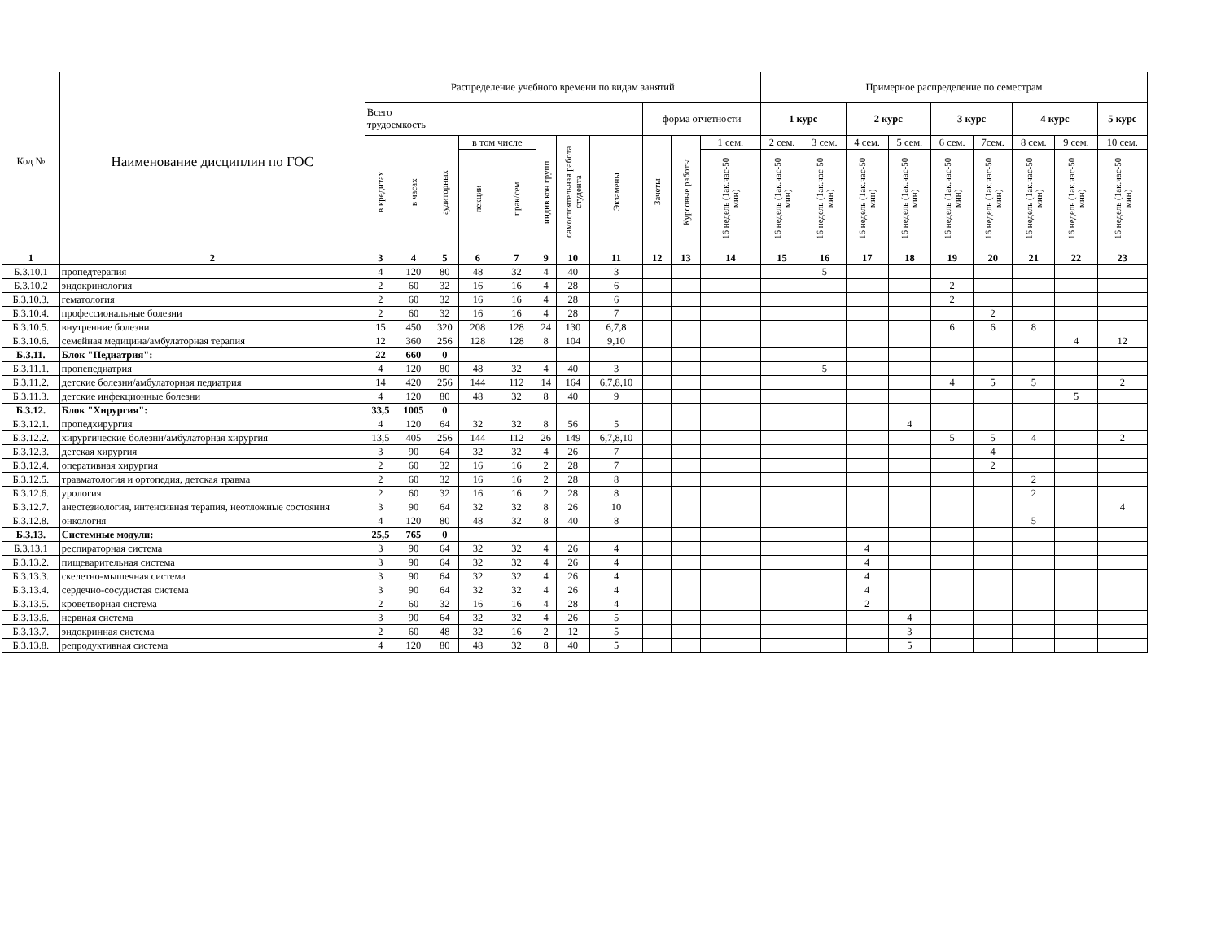| Код № | Наименование дисциплин по ГОС | Распределение учебного времени по видам занятий | | | | | | | | | | | Примерное распределение по семестрам | | | | | | | | |
| --- | --- | --- | --- | --- | --- | --- | --- | --- | --- | --- | --- | --- | --- | --- | --- | --- | --- | --- | --- | --- | --- |
| | | Всего трудоемкость | | | | | | | | форма отчетности | | | 1 курс | | 2 курс | | 3 курс | | 4 курс | | 5 курс |
| | | в кредитах | в часах | аудиторных | в том числе | | индив кон групп | самостоятельная работа студента | Экзамены | Зачеты | Курсовые работы | 1 сем. | 2 сем. | 3 сем. | 4 сем. | 5 сем. | 6 сем. | 7сем. | 8 сем. | 9 сем. | 10 сем. |
| | | | | | лекции | прак/сем | | | | | | 16 недель (1ак.час-50 мин) | 16 недель (1ак.час-50 мин) | 16 недель (1ак.час-50 мин) | 16 недель (1ак.час-50 мин) | 16 недель (1ак.час-50 мин) | 16 недель (1ак.час-50 мин) | 16 недель (1ак.час-50 мин) | 16 недель (1ак.час-50 мин) | 16 недель (1ак.час-50 мин) | 16 недель (1ак.час-50 мин) |
| 1 | 2 | 3 | 4 | 5 | 6 | 7 | 9 | 10 | 11 | 12 | 13 | 14 | 15 | 16 | 17 | 18 | 19 | 20 | 21 | 22 | 23 |
| Б.3.10.1 | пропедтерапия | 4 | 120 | 80 | 48 | 32 | 4 | 40 | 3 | | | | | 5 | | | | | | | |
| Б.3.10.2 | эндокринология | 2 | 60 | 32 | 16 | 16 | 4 | 28 | 6 | | | | | | | | 2 | | | | |
| Б.3.10.3. | гематология | 2 | 60 | 32 | 16 | 16 | 4 | 28 | 6 | | | | | | | | 2 | | | | |
| Б.3.10.4. | профессиональные болезни | 2 | 60 | 32 | 16 | 16 | 4 | 28 | 7 | | | | | | | | | 2 | | | |
| Б.3.10.5. | внутренние болезни | 15 | 450 | 320 | 208 | 128 | 24 | 130 | 6,7,8 | | | | | | | | 6 | 6 | 8 | | |
| Б.3.10.6. | семейная медицина/амбулаторная терапия | 12 | 360 | 256 | 128 | 128 | 8 | 104 | 9,10 | | | | | | | | | | | 4 | 12 |
| Б.3.11. | Блок "Педиатрия": | 22 | 660 | 0 | | | | | | | | | | | | | | | | | |
| Б.3.11.1. | пропепедиатрия | 4 | 120 | 80 | 48 | 32 | 4 | 40 | 3 | | | | | 5 | | | | | | | |
| Б.3.11.2. | детские болезни/амбулаторная педиатрия | 14 | 420 | 256 | 144 | 112 | 14 | 164 | 6,7,8,10 | | | | | | | | 4 | 5 | 5 | | 2 |
| Б.3.11.3. | детские инфекционные болезни | 4 | 120 | 80 | 48 | 32 | 8 | 40 | 9 | | | | | | | | | | | 5 | |
| Б.3.12. | Блок "Хирургия": | 33,5 | 1005 | 0 | | | | | | | | | | | | | | | | | |
| Б.3.12.1. | пропедхирургия | 4 | 120 | 64 | 32 | 32 | 8 | 56 | 5 | | | | | | | 4 | | | | | |
| Б.3.12.2. | хирургические болезни/амбулаторная хирургия | 13,5 | 405 | 256 | 144 | 112 | 26 | 149 | 6,7,8,10 | | | | | | | | 5 | 5 | 4 | | 2 |
| Б.3.12.3. | детская хирургия | 3 | 90 | 64 | 32 | 32 | 4 | 26 | 7 | | | | | | | | | 4 | | | |
| Б.3.12.4. | оперативная хирургия | 2 | 60 | 32 | 16 | 16 | 2 | 28 | 7 | | | | | | | | | 2 | | | |
| Б.3.12.5. | травматология и ортопедия, детская травма | 2 | 60 | 32 | 16 | 16 | 2 | 28 | 8 | | | | | | | | | | 2 | | |
| Б.3.12.6. | урология | 2 | 60 | 32 | 16 | 16 | 2 | 28 | 8 | | | | | | | | | | 2 | | |
| Б.3.12.7. | анестезиология, интенсивная терапия, неотложные состояния | 3 | 90 | 64 | 32 | 32 | 8 | 26 | 10 | | | | | | | | | | | | 4 |
| Б.3.12.8. | онкология | 4 | 120 | 80 | 48 | 32 | 8 | 40 | 8 | | | | | | | | | | 5 | | |
| Б.3.13. | Системные модули: | 25,5 | 765 | 0 | | | | | | | | | | | | | | | | | |
| Б.3.13.1 | респираторная система | 3 | 90 | 64 | 32 | 32 | 4 | 26 | 4 | | | | | | 4 | | | | | | |
| Б.3.13.2. | пищеварительная система | 3 | 90 | 64 | 32 | 32 | 4 | 26 | 4 | | | | | | 4 | | | | | | |
| Б.3.13.3. | скелетно-мышечная система | 3 | 90 | 64 | 32 | 32 | 4 | 26 | 4 | | | | | | 4 | | | | | | |
| Б.3.13.4. | сердечно-сосудистая система | 3 | 90 | 64 | 32 | 32 | 4 | 26 | 4 | | | | | | 4 | | | | | | |
| Б.3.13.5. | кроветворная система | 2 | 60 | 32 | 16 | 16 | 4 | 28 | 4 | | | | | | 2 | | | | | | |
| Б.3.13.6. | нервная система | 3 | 90 | 64 | 32 | 32 | 4 | 26 | 5 | | | | | | | 4 | | | | | |
| Б.3.13.7. | эндокринная система | 2 | 60 | 48 | 32 | 16 | 2 | 12 | 5 | | | | | | | 3 | | | | | |
| Б.3.13.8. | репродуктивная система | 4 | 120 | 80 | 48 | 32 | 8 | 40 | 5 | | | | | | | 5 | | | | | |